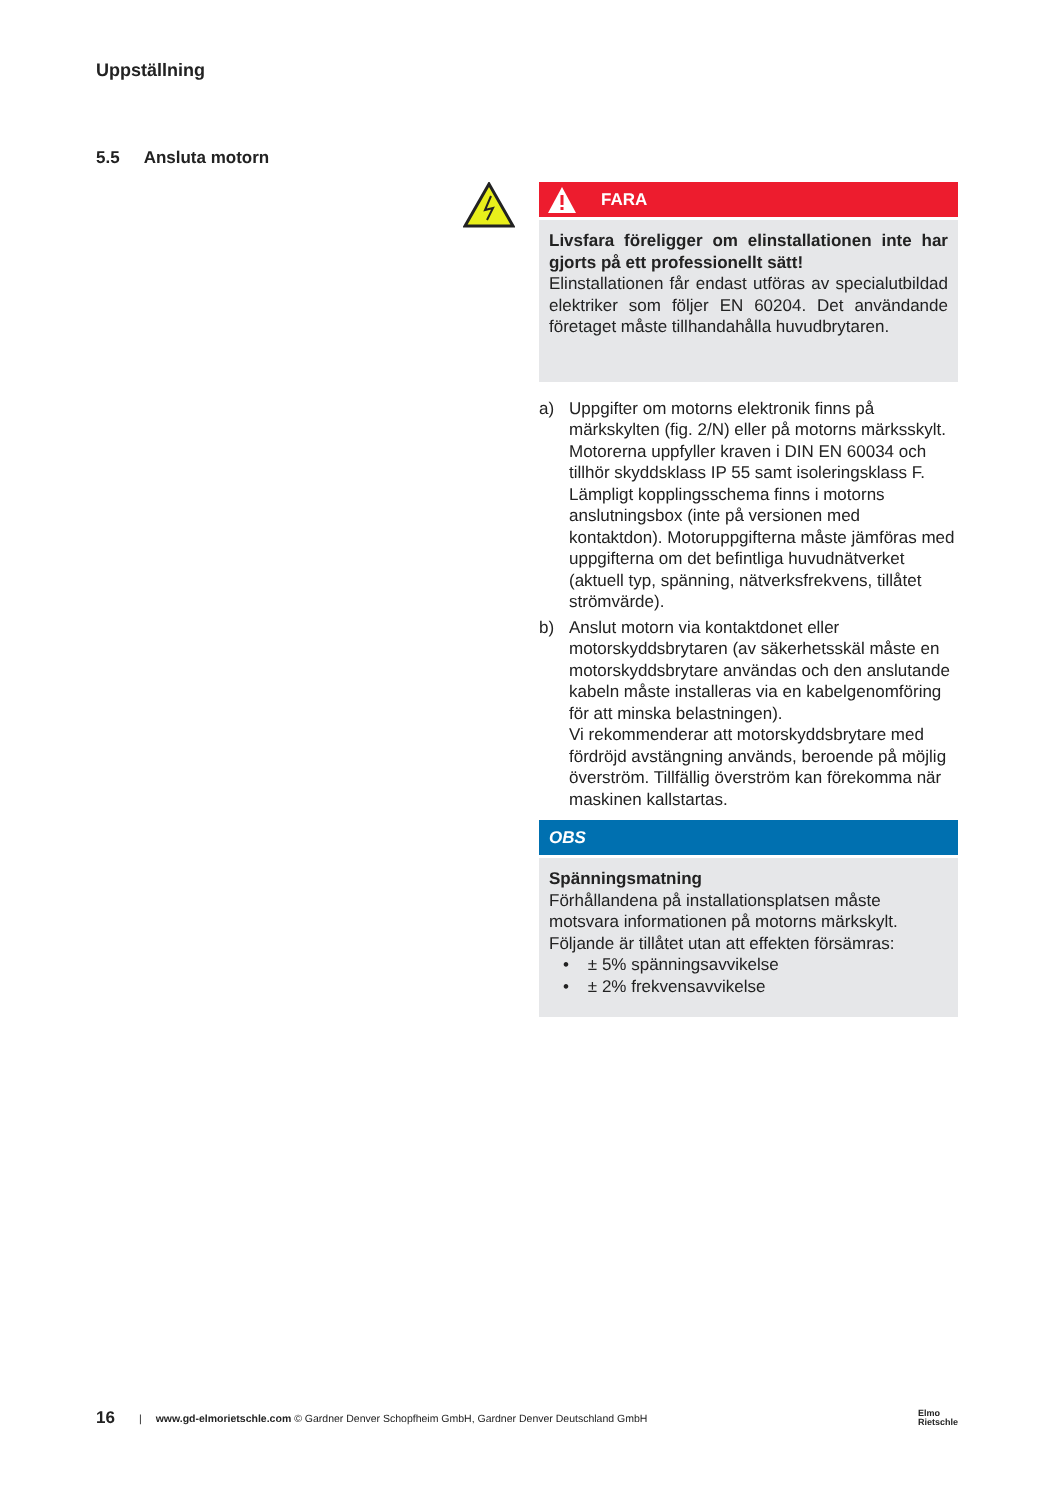Uppställning
5.5 Ansluta motorn
FARA
Livsfara föreligger om elinstallationen inte har gjorts på ett professionellt sätt!
Elinstallationen får endast utföras av specialutbildad elektriker som följer EN 60204. Det användande företaget måste tillhandahålla huvudbrytaren.
a) Uppgifter om motorns elektronik finns på märkskylten (fig. 2/N) eller på motorns märksskylt. Motorerna uppfyller kraven i DIN EN 60034 och tillhör skyddsklass IP 55 samt isoleringsklass F. Lämpligt kopplingsschema finns i motorns anslutningsbox (inte på versionen med kontaktdon). Motoruppgifterna måste jämföras med uppgifterna om det befintliga huvudnätverket (aktuell typ, spänning, nätverksfrekvens, tillåtet strömvärde).
b) Anslut motorn via kontaktdonet eller motorskyddsbrytaren (av säkerhetsskäl måste en motorskyddsbrytare användas och den anslutande kabeln måste installeras via en kabelgenomföring för att minska belastningen).
Vi rekommenderar att motorskyddsbrytare med fördröjd avstängning används, beroende på möjlig överström. Tillfällig överström kan förekomma när maskinen kallstartas.
OBS
Spänningsmatning
Förhållandena på installationsplatsen måste motsvara informationen på motorns märkskylt.
Följande är tillåtet utan att effekten försämras:
• ± 5% spänningsavvikelse
• ± 2% frekvensavvikelse
16 | www.gd-elmorietschle.com © Gardner Denver Schopfheim GmbH, Gardner Denver Deutschland GmbH Elmo
Rietschle